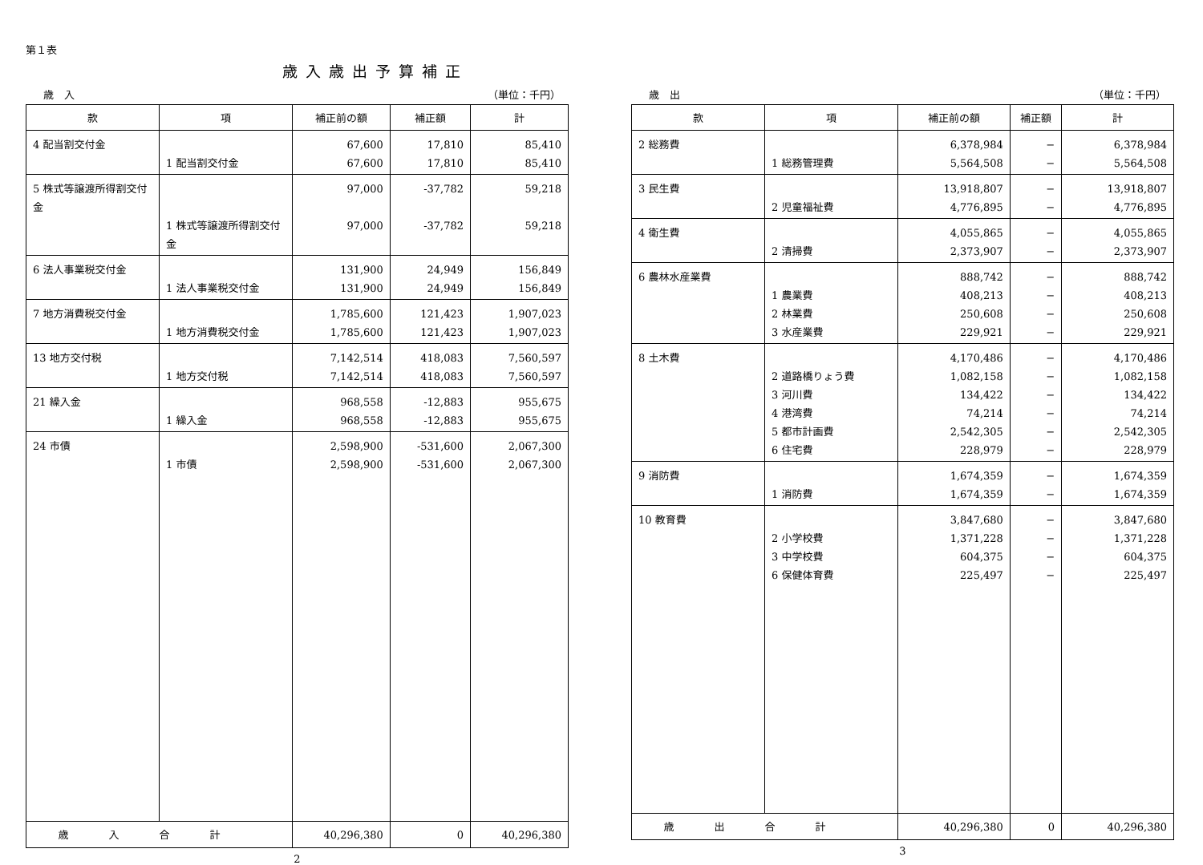第１表
歳入歳出予算補正
歳　入 （単位：千円）
| 款 | 項 | 補正前の額 | 補正額 | 計 |
| --- | --- | --- | --- | --- |
| 4 配当割交付金 | 1 配当割交付金 | 67,600 67,600 | 17,810 17,810 | 85,410 85,410 |
| 5 株式等譲渡所得割交付金 | 1 株式等譲渡所得割交付金 | 97,000 97,000 | -37,782 -37,782 | 59,218 59,218 |
| 6 法人事業税交付金 | 1 法人事業税交付金 | 131,900 131,900 | 24,949 24,949 | 156,849 156,849 |
| 7 地方消費税交付金 | 1 地方消費税交付金 | 1,785,600 1,785,600 | 121,423 121,423 | 1,907,023 1,907,023 |
| 13 地方交付税 | 1 地方交付税 | 7,142,514 7,142,514 | 418,083 418,083 | 7,560,597 7,560,597 |
| 21 繰入金 | 1 繰入金 | 968,558 968,558 | -12,883 -12,883 | 955,675 955,675 |
| 24 市債 | 1 市債 | 2,598,900 2,598,900 | -531,600 -531,600 | 2,067,300 2,067,300 |
| 歳入合計 | | 40,296,380 | 0 | 40,296,380 |
2
歳　出 （単位：千円）
| 款 | 項 | 補正前の額 | 補正額 | 計 |
| --- | --- | --- | --- | --- |
| 2 総務費 | 1 総務管理費 | 6,378,984 5,564,508 | − − | 6,378,984 5,564,508 |
| 3 民生費 | 2 児童福祉費 | 13,918,807 4,776,895 | − − | 13,918,807 4,776,895 |
| 4 衛生費 | 2 清掃費 | 4,055,865 2,373,907 | − − | 4,055,865 2,373,907 |
| 6 農林水産業費 | 1 農業費 2 林業費 3 水産業費 | 888,742 408,213 250,608 229,921 | − − − − | 888,742 408,213 250,608 229,921 |
| 8 土木費 | 2 道路橋りょう費 3 河川費 4 港湾費 5 都市計画費 6 住宅費 | 4,170,486 1,082,158 134,422 74,214 2,542,305 228,979 | − − − − − − | 4,170,486 1,082,158 134,422 74,214 2,542,305 228,979 |
| 9 消防費 | 1 消防費 | 1,674,359 1,674,359 | − − | 1,674,359 1,674,359 |
| 10 教育費 | 2 小学校費 3 中学校費 6 保健体育費 | 3,847,680 1,371,228 604,375 225,497 | − − − − | 3,847,680 1,371,228 604,375 225,497 |
| 歳出合計 | | 40,296,380 | 0 | 40,296,380 |
3